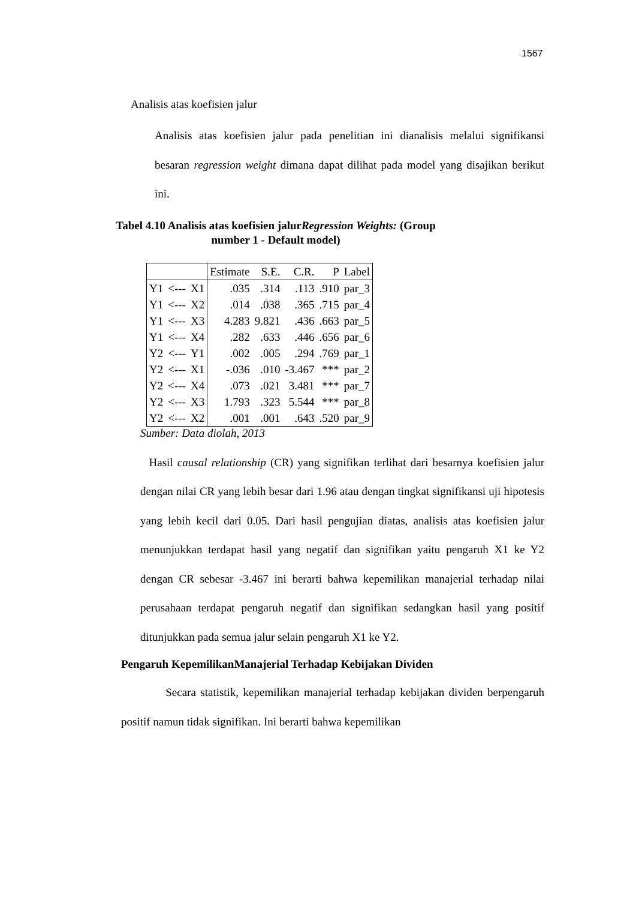1567
Analisis atas koefisien jalur
Analisis atas koefisien jalur pada penelitian ini dianalisis melalui signifikansi besaran regression weight dimana dapat dilihat pada model yang disajikan berikut ini.
Tabel 4.10 Analisis atas koefisien jalurRegression Weights: (Group
number 1 - Default model)
| | | | Estimate | S.E. | C.R. | P | Label |
| --- | --- | --- | --- | --- | --- | --- | --- |
| Y1 | <--- | X1 | .035 | .314 | .113 | .910 | par_3 |
| Y1 | <--- | X2 | .014 | .038 | .365 | .715 | par_4 |
| Y1 | <--- | X3 | 4.283 | 9.821 | .436 | .663 | par_5 |
| Y1 | <--- | X4 | .282 | .633 | .446 | .656 | par_6 |
| Y2 | <--- | Y1 | .002 | .005 | .294 | .769 | par_1 |
| Y2 | <--- | X1 | -.036 | .010 | -3.467 | *** | par_2 |
| Y2 | <--- | X4 | .073 | .021 | 3.481 | *** | par_7 |
| Y2 | <--- | X3 | 1.793 | .323 | 5.544 | *** | par_8 |
| Y2 | <--- | X2 | .001 | .001 | .643 | .520 | par_9 |
Sumber: Data diolah, 2013
Hasil causal relationship (CR) yang signifikan terlihat dari besarnya koefisien jalur dengan nilai CR yang lebih besar dari 1.96 atau dengan tingkat signifikansi uji hipotesis yang lebih kecil dari 0.05. Dari hasil pengujian diatas, analisis atas koefisien jalur menunjukkan terdapat hasil yang negatif dan signifikan yaitu pengaruh X1 ke Y2 dengan CR sebesar -3.467 ini berarti bahwa kepemilikan manajerial terhadap nilai perusahaan terdapat pengaruh negatif dan signifikan sedangkan hasil yang positif ditunjukkan pada semua jalur selain pengaruh X1 ke Y2.
Pengaruh KepemilikanManajerial Terhadap Kebijakan Dividen
Secara statistik, kepemilikan manajerial terhadap kebijakan dividen berpengaruh positif namun tidak signifikan. Ini berarti bahwa kepemilikan